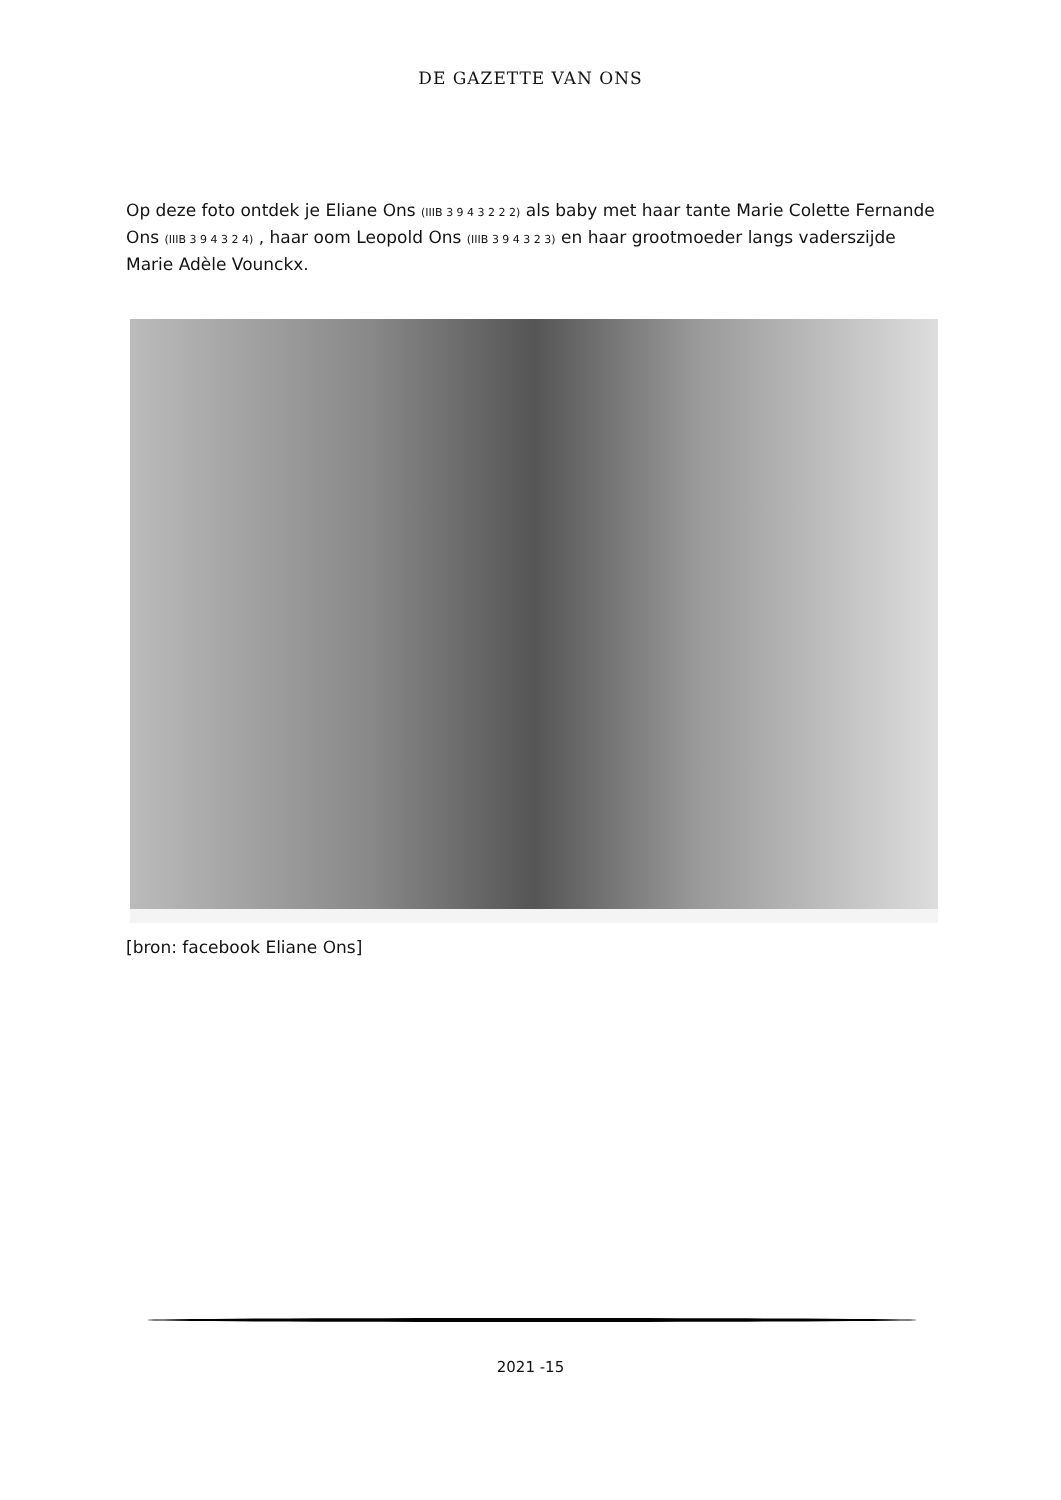DE GAZETTE VAN ONS
Op deze foto ontdek je Eliane Ons (IIIB 3 9 4 3 2 2 2) als baby met haar tante Marie Colette Fernande Ons (IIIB 3 9 4 3 2 4) , haar oom Leopold Ons (IIIB 3 9 4 3 2 3) en haar grootmoeder langs vaderszijde Marie Adèle Vounckx.
[bron: facebook Eliane Ons]
2021 -15